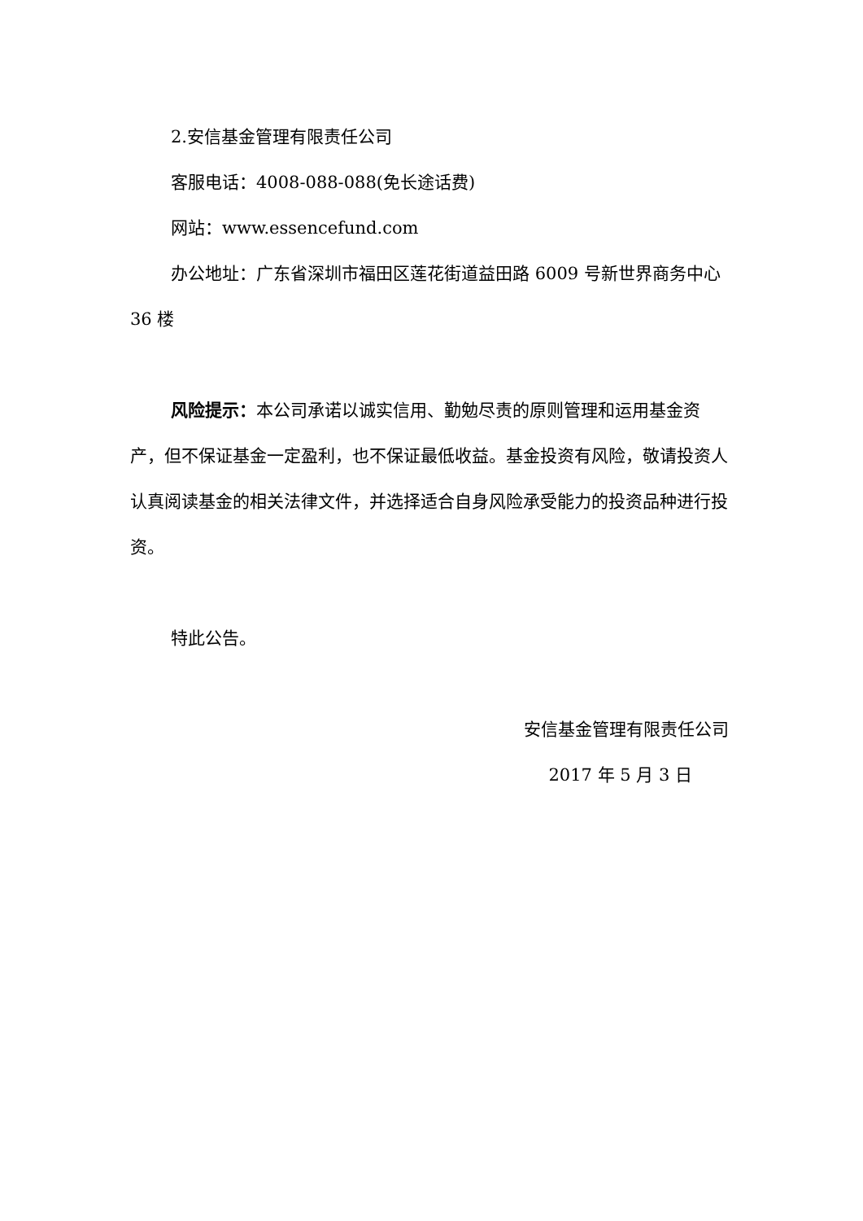2.安信基金管理有限责任公司
客服电话：4008-088-088(免长途话费)
网站：www.essencefund.com
办公地址：广东省深圳市福田区莲花街道益田路 6009 号新世界商务中心 36 楼
风险提示：本公司承诺以诚实信用、勤勉尽责的原则管理和运用基金资产，但不保证基金一定盈利，也不保证最低收益。基金投资有风险，敬请投资人认真阅读基金的相关法律文件，并选择适合自身风险承受能力的投资品种进行投资。
特此公告。
安信基金管理有限责任公司
2017 年 5 月 3 日